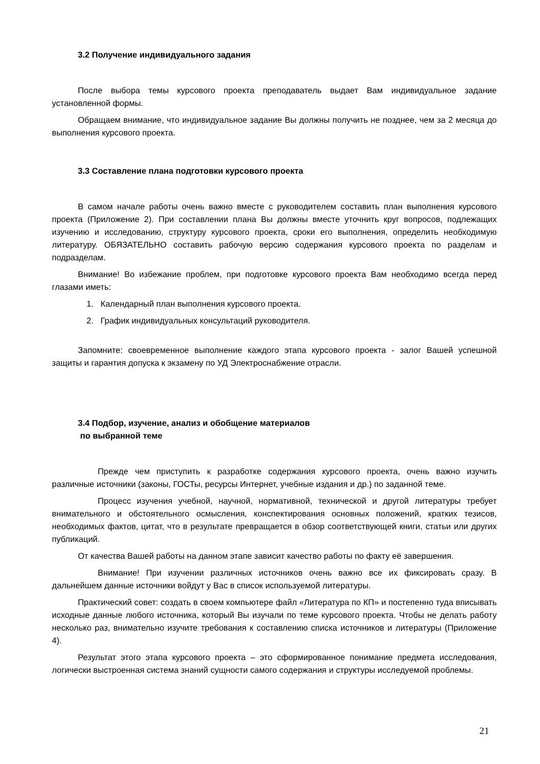3.2 Получение индивидуального задания
После выбора темы курсового проекта преподаватель выдает Вам индивидуальное задание установленной формы.
Обращаем внимание, что индивидуальное задание Вы должны получить не позднее, чем за 2 месяца до выполнения курсового проекта.
3.3 Составление плана подготовки курсового проекта
В самом начале работы очень важно вместе с руководителем составить план выполнения курсового проекта (Приложение 2). При составлении плана Вы должны вместе уточнить круг вопросов, подлежащих изучению и исследованию, структуру курсового проекта, сроки его выполнения, определить необходимую литературу. ОБЯЗАТЕЛЬНО составить рабочую версию содержания курсового проекта по разделам и подразделам.
Внимание! Во избежание проблем, при подготовке курсового проекта Вам необходимо всегда перед глазами иметь:
1. Календарный план выполнения курсового проекта.
2. График индивидуальных консультаций руководителя.
Запомните: своевременное выполнение каждого этапа курсового проекта - залог Вашей успешной защиты и гарантия допуска к экзамену по УД Электроснабжение отрасли.
3.4 Подбор, изучение, анализ и обобщение материалов
по выбранной теме
Прежде чем приступить к разработке содержания курсового проекта, очень важно изучить различные источники (законы, ГОСТы, ресурсы Интернет, учебные издания и др.) по заданной теме.
Процесс изучения учебной, научной, нормативной, технической и другой литературы требует внимательного и обстоятельного осмысления, конспектирования основных положений, кратких тезисов, необходимых фактов, цитат, что в результате превращается в обзор соответствующей книги, статьи или других публикаций.
От качества Вашей работы на данном этапе зависит качество работы по факту её завершения.
Внимание! При изучении различных источников очень важно все их фиксировать сразу. В дальнейшем данные источники войдут у Вас в список используемой литературы.
Практический совет: создать в своем компьютере файл «Литература по КП» и постепенно туда вписывать исходные данные любого источника, который Вы изучали по теме курсового проекта. Чтобы не делать работу несколько раз, внимательно изучите требования к составлению списка источников и литературы (Приложение 4).
Результат этого этапа курсового проекта – это сформированное понимание предмета исследования, логически выстроенная система знаний сущности самого содержания и структуры исследуемой проблемы.
21